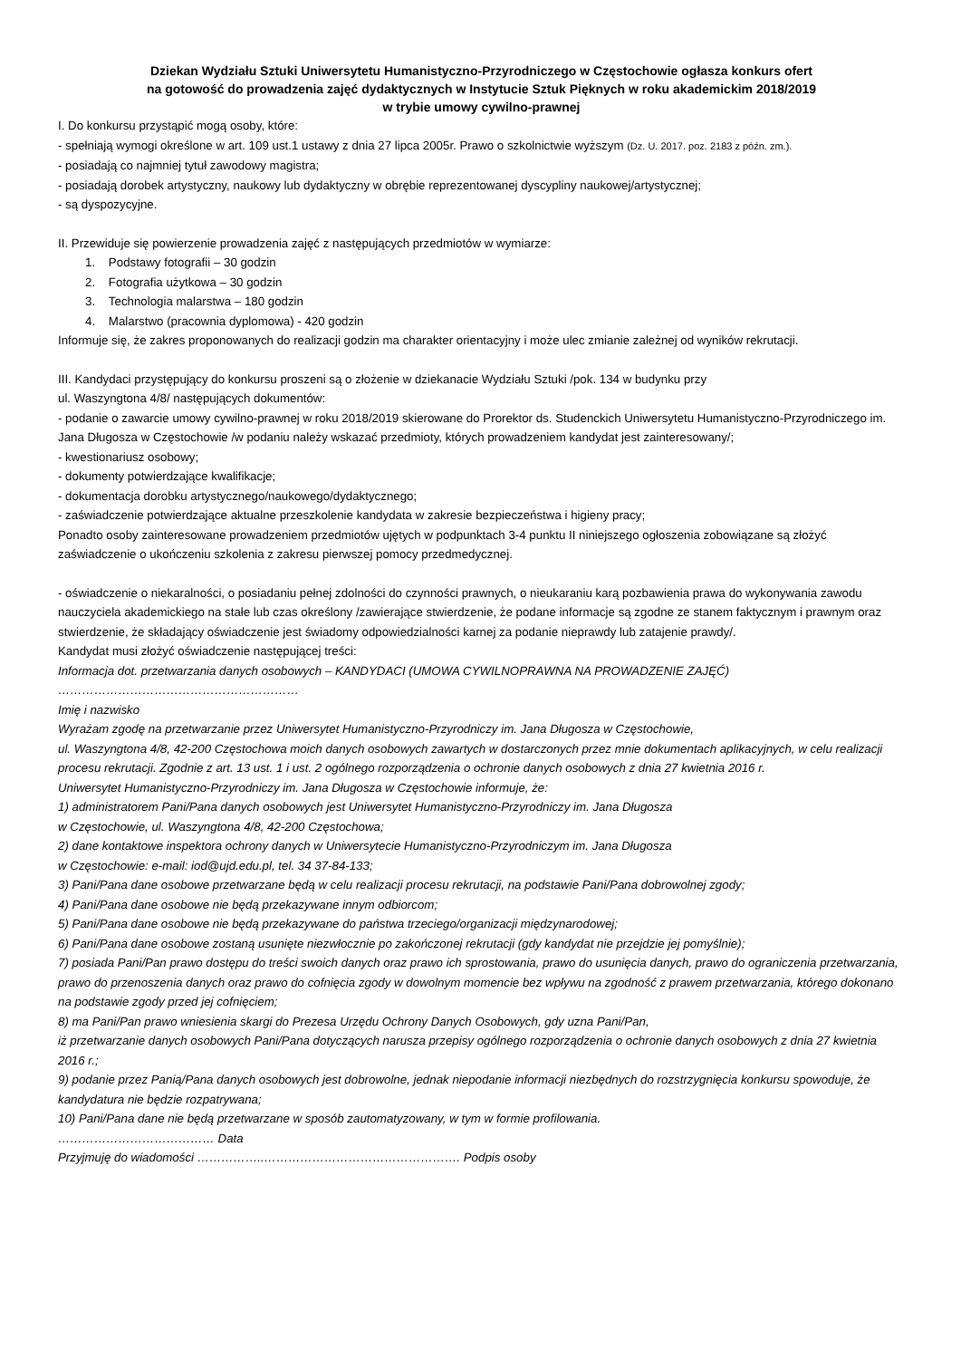Dziekan Wydziału Sztuki Uniwersytetu Humanistyczno-Przyrodniczego w Częstochowie ogłasza konkurs ofert
na gotowość do prowadzenia zajęć dydaktycznych w Instytucie Sztuk Pięknych w roku akademickim 2018/2019
w trybie umowy cywilno-prawnej
I. Do konkursu przystąpić mogą osoby, które:
- spełniają wymogi określone w art. 109 ust.1 ustawy z dnia 27 lipca 2005r. Prawo o szkolnictwie wyższym (Dz. U. 2017. poz. 2183 z późn. zm.).
- posiadają co najmniej tytuł zawodowy magistra;
- posiadają dorobek artystyczny, naukowy lub dydaktyczny w obrębie reprezentowanej dyscypliny naukowej/artystycznej;
- są dyspozycyjne.
II. Przewiduje się powierzenie prowadzenia zajęć z następujących przedmiotów w wymiarze:
1. Podstawy fotografii – 30 godzin
2. Fotografia użytkowa – 30 godzin
3. Technologia malarstwa – 180 godzin
4. Malarstwo (pracownia dyplomowa) - 420 godzin
Informuje się, że zakres proponowanych do realizacji godzin ma charakter orientacyjny i może ulec zmianie zależnej od wyników rekrutacji.
III. Kandydaci przystępujący do konkursu proszeni są o złożenie w dziekanacie Wydziału Sztuki /pok. 134 w budynku przy
ul. Waszyngtona 4/8/ następujących dokumentów:
- podanie o zawarcie umowy cywilno-prawnej w roku 2018/2019 skierowane do Prorektor ds. Studenckich Uniwersytetu Humanistyczno-Przyrodniczego im. Jana Długosza w Częstochowie /w podaniu należy wskazać przedmioty, których prowadzeniem kandydat jest zainteresowany/;
- kwestionariusz osobowy;
- dokumenty potwierdzające kwalifikacje;
- dokumentacja dorobku artystycznego/naukowego/dydaktycznego;
- zaświadczenie potwierdzające aktualne przeszkolenie kandydata w zakresie bezpieczeństwa i higieny pracy;
Ponadto osoby zainteresowane prowadzeniem przedmiotów ujętych w podpunktach 3-4 punktu II niniejszego ogłoszenia zobowiązane są złożyć zaświadczenie o ukończeniu szkolenia z zakresu pierwszej pomocy przedmedycznej.
- oświadczenie o niekaralności, o posiadaniu pełnej zdolności do czynności prawnych, o nieukaraniu karą pozbawienia prawa do wykonywania zawodu nauczyciela akademickiego na stałe lub czas określony /zawierające stwierdzenie, że podane informacje są zgodne ze stanem faktycznym i prawnym oraz stwierdzenie, że składający oświadczenie jest świadomy odpowiedzialności karnej za podanie nieprawdy lub zatajenie prawdy/.
Kandydat musi złożyć oświadczenie następującej treści:
Informacja dot. przetwarzania danych osobowych – KANDYDACI (UMOWA CYWILNOPRAWNA NA PROWADZENIE ZAJĘĆ)
……………………………………………………
Imię i nazwisko
Wyrażam zgodę na przetwarzanie przez Uniwersytet Humanistyczno-Przyrodniczy im. Jana Długosza w Częstochowie,
ul. Waszyngtona 4/8, 42-200 Częstochowa moich danych osobowych zawartych w dostarczonych przez mnie dokumentach aplikacyjnych, w celu realizacji procesu rekrutacji. Zgodnie z art. 13 ust. 1 i ust. 2 ogólnego rozporządzenia o ochronie danych osobowych z dnia 27 kwietnia 2016 r.
Uniwersytet Humanistyczno-Przyrodniczy im. Jana Długosza w Częstochowie informuje, że:
1) administratorem Pani/Pana danych osobowych jest Uniwersytet Humanistyczno-Przyrodniczy im. Jana Długosza
w Częstochowie, ul. Waszyngtona 4/8, 42-200 Częstochowa;
2) dane kontaktowe inspektora ochrony danych w Uniwersytecie Humanistyczno-Przyrodniczym im. Jana Długosza
w Częstochowie: e-mail: iod@ujd.edu.pl, tel. 34 37-84-133;
3) Pani/Pana dane osobowe przetwarzane będą w celu realizacji procesu rekrutacji, na podstawie Pani/Pana dobrowolnej zgody;
4) Pani/Pana dane osobowe nie będą przekazywane innym odbiorcom;
5) Pani/Pana dane osobowe nie będą przekazywane do państwa trzeciego/organizacji międzynarodowej;
6) Pani/Pana dane osobowe zostaną usunięte niezwłocznie po zakończonej rekrutacji (gdy kandydat nie przejdzie jej pomyślnie);
7) posiada Pani/Pan prawo dostępu do treści swoich danych oraz prawo ich sprostowania, prawo do usunięcia danych, prawo do ograniczenia przetwarzania, prawo do przenoszenia danych oraz prawo do cofnięcia zgody w dowolnym momencie bez wpływu na zgodność z prawem przetwarzania, którego dokonano na podstawie zgody przed jej cofnięciem;
8) ma Pani/Pan prawo wniesienia skargi do Prezesa Urzędu Ochrony Danych Osobowych, gdy uzna Pani/Pan,
iż przetwarzanie danych osobowych Pani/Pana dotyczących narusza przepisy ogólnego rozporządzenia o ochronie danych osobowych z dnia 27 kwietnia 2016 r.;
9) podanie przez Panią/Pana danych osobowych jest dobrowolne, jednak niepodanie informacji niezbędnych do rozstrzygnięcia konkursu spowoduje, że kandydatura nie będzie rozpatrywana;
10) Pani/Pana dane nie będą przetwarzane w sposób zautomatyzowany, w tym w formie profilowania.
………………………………… Data
Przyjmuję do wiadomości ……………..…………………………………………. Podpis osoby